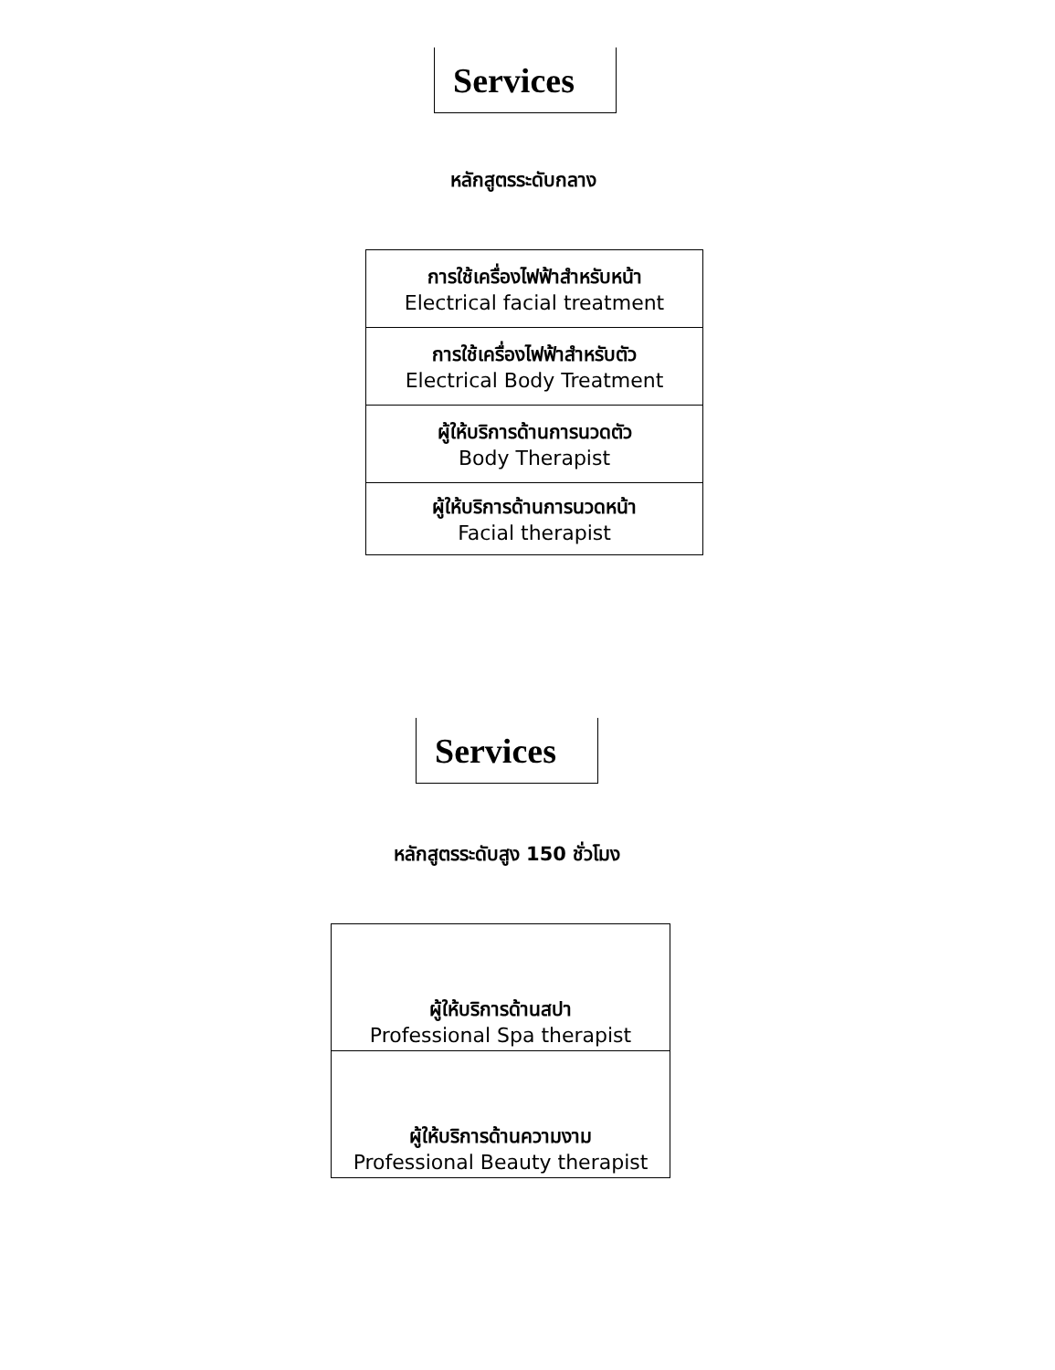Services
หลักสูตรระดับกลาง
| การใช้เครื่องไฟฟ้าสำหรับหน้า Electrical facial treatment |
| การใช้เครื่องไฟฟ้าสำหรับตัว Electrical Body Treatment |
| ผู้ให้บริการด้านการนวดตัว Body Therapist |
| ผู้ให้บริการด้านการนวดหน้า Facial therapist |
Services
หลักสูตรระดับสูง 150 ชั่วโมง
| ผู้ให้บริการด้านสปา Professional Spa therapist |
| ผู้ให้บริการด้านความงาม Professional Beauty therapist |